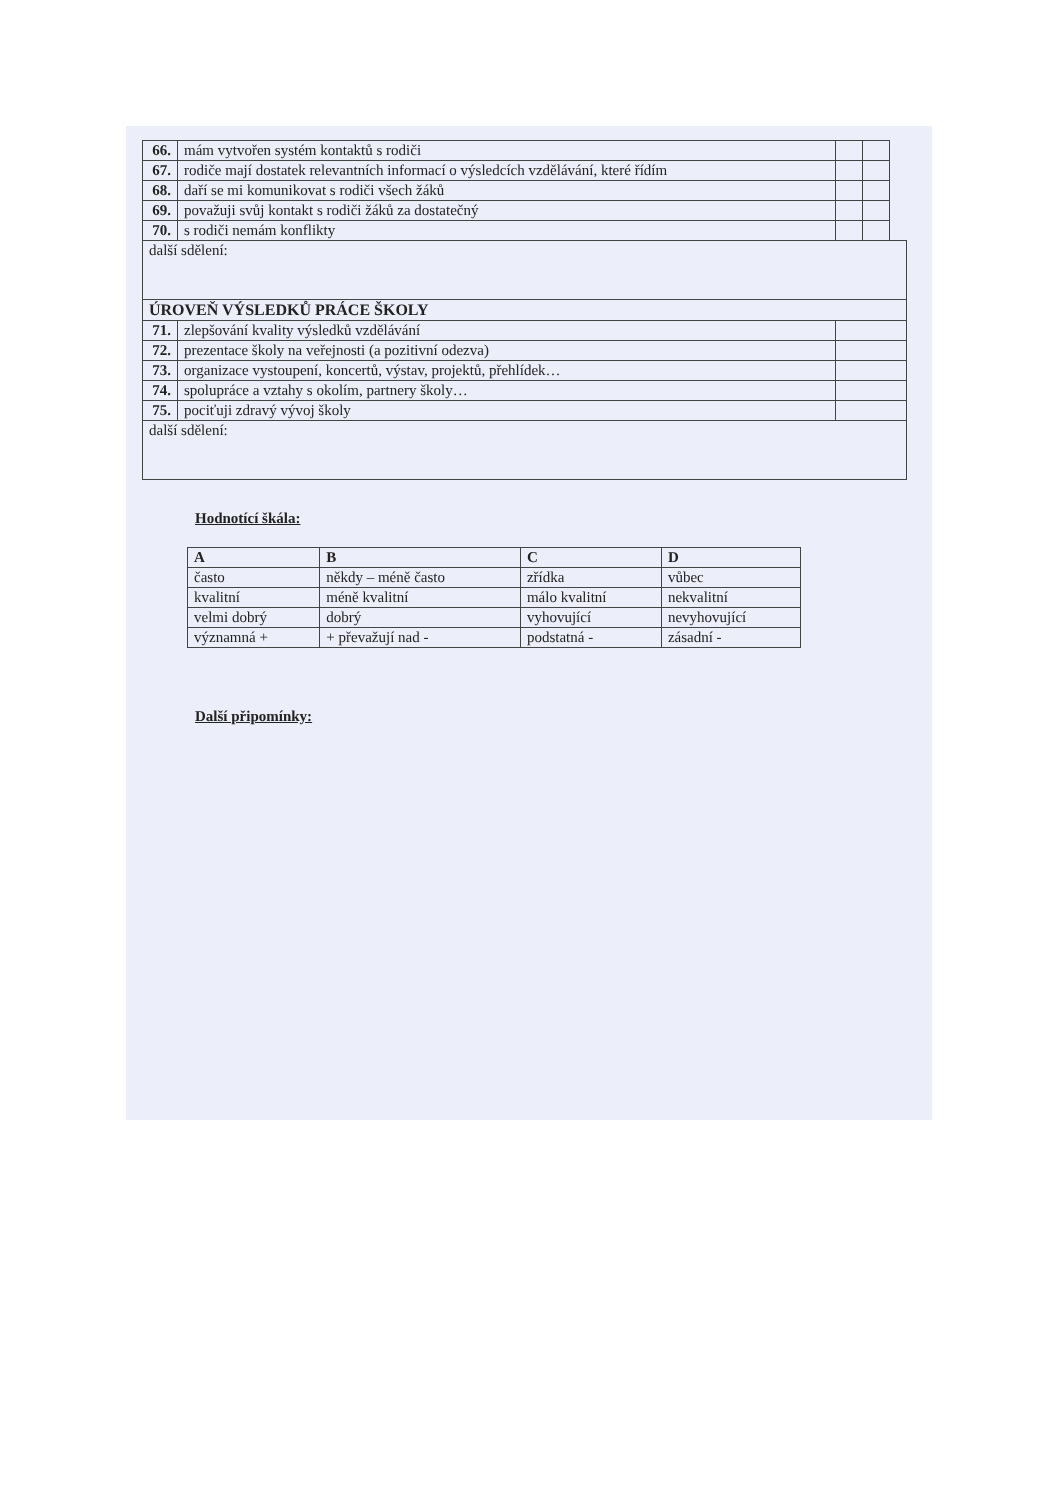| 66. | mám vytvořen systém kontaktů s rodiči | | | |
| 67. | rodiče mají dostatek relevantních informací o výsledcích vzdělávání, které řídím | | | |
| 68. | daří se mi komunikovat s rodiči všech žáků | | | |
| 69. | považuji svůj kontakt s rodiči žáků za dostatečný | | | |
| 70. | s rodiči nemám konflikty | | | |
| další sdělení: | | | | |
| ÚROVEŇ VÝSLEDKŮ PRÁCE ŠKOLY | | | | |
| 71. | zlepšování kvality výsledků vzdělávání | | | |
| 72. | prezentace školy na veřejnosti (a pozitivní odezva) | | | |
| 73. | organizace vystoupení, koncertů, výstav, projektů, přehlídek… | | | |
| 74. | spolupráce a vztahy s okolím, partnery školy… | | | |
| 75. | pociťuji zdravý vývoj školy | | | |
| další sdělení: | | | | |
Hodnotící škála:
| A | B | C | D |
| --- | --- | --- | --- |
| často | někdy – méně často | zřídka | vůbec |
| kvalitní | méně kvalitní | málo kvalitní | nekvalitní |
| velmi dobrý | dobrý | vyhovující | nevyhovující |
| významná + | + převažují nad - | podstatná - | zásadní - |
Další připomínky: